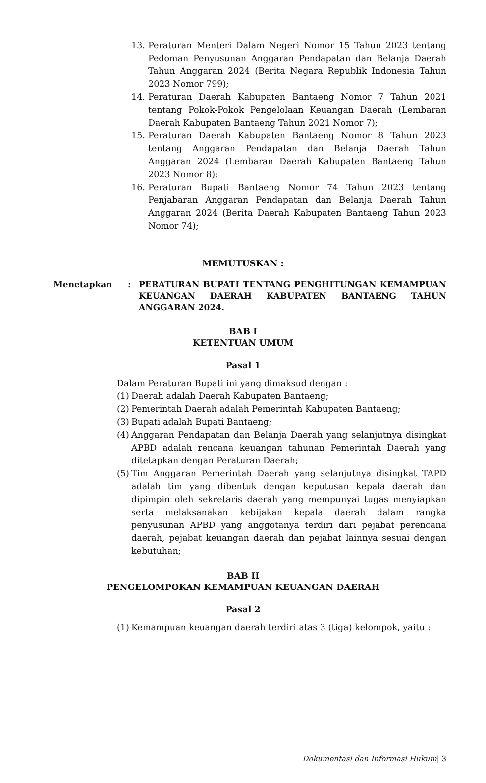13. Peraturan Menteri Dalam Negeri Nomor 15 Tahun 2023 tentang Pedoman Penyusunan Anggaran Pendapatan dan Belanja Daerah Tahun Anggaran 2024 (Berita Negara Republik Indonesia Tahun 2023 Nomor 799);
14. Peraturan Daerah Kabupaten Bantaeng Nomor 7 Tahun 2021 tentang Pokok-Pokok Pengelolaan Keuangan Daerah (Lembaran Daerah Kabupaten Bantaeng Tahun 2021 Nomor 7);
15. Peraturan Daerah Kabupaten Bantaeng Nomor 8 Tahun 2023 tentang Anggaran Pendapatan dan Belanja Daerah Tahun Anggaran 2024 (Lembaran Daerah Kabupaten Bantaeng Tahun 2023 Nomor 8);
16. Peraturan Bupati Bantaeng Nomor 74 Tahun 2023 tentang Penjabaran Anggaran Pendapatan dan Belanja Daerah Tahun Anggaran 2024 (Berita Daerah Kabupaten Bantaeng Tahun 2023 Nomor 74);
MEMUTUSKAN :
Menetapkan: PERATURAN BUPATI TENTANG PENGHITUNGAN KEMAMPUAN KEUANGAN DAERAH KABUPATEN BANTAENG TAHUN ANGGARAN 2024.
BAB I
KETENTUAN UMUM
Pasal 1
Dalam Peraturan Bupati ini yang dimaksud dengan :
(1) Daerah adalah Daerah Kabupaten Bantaeng;
(2) Pemerintah Daerah adalah Pemerintah Kabupaten Bantaeng;
(3) Bupati adalah Bupati Bantaeng;
(4) Anggaran Pendapatan dan Belanja Daerah yang selanjutnya disingkat APBD adalah rencana keuangan tahunan Pemerintah Daerah yang ditetapkan dengan Peraturan Daerah;
(5) Tim Anggaran Pemerintah Daerah yang selanjutnya disingkat TAPD adalah tim yang dibentuk dengan keputusan kepala daerah dan dipimpin oleh sekretaris daerah yang mempunyai tugas menyiapkan serta melaksanakan kebijakan kepala daerah dalam rangka penyusunan APBD yang anggotanya terdiri dari pejabat perencana daerah, pejabat keuangan daerah dan pejabat lainnya sesuai dengan kebutuhan;
BAB II
PENGELOMPOKAN KEMAMPUAN KEUANGAN DAERAH
Pasal 2
(1) Kemampuan keuangan daerah terdiri atas 3 (tiga) kelompok, yaitu :
Dokumentasi dan Informasi Hukum| 3